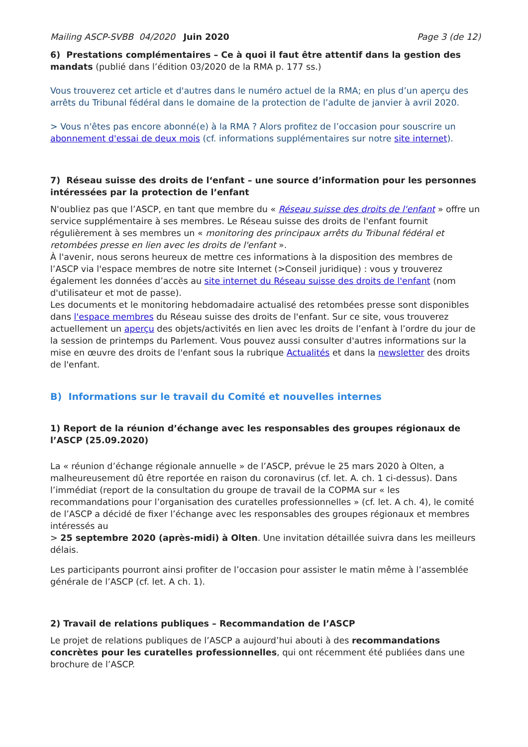Mailing ASCP-SVBB 04/2020 Juin 2020 Page 3 (de 12)
6) Prestations complémentaires – Ce à quoi il faut être attentif dans la gestion des mandats (publié dans l’édition 03/2020 de la RMA p. 177 ss.)
Vous trouverez cet article et d'autres dans le numéro actuel de la RMA; en plus d’un aperçu des arrêts du Tribunal fédéral dans le domaine de la protection de l’adulte de janvier à avril 2020.
> Vous n'êtes pas encore abonné(e) à la RMA ? Alors profitez de l’occasion pour souscrire un abonnement d'essai de deux mois (cf. informations supplémentaires sur notre site internet).
7) Réseau suisse des droits de l‘enfant – une source d’information pour les personnes intéressées par la protection de l’enfant
N'oubliez pas que l’ASCP, en tant que membre du « Réseau suisse des droits de l'enfant » offre un service supplémentaire à ses membres. Le Réseau suisse des droits de l'enfant fournit régulièrement à ses membres un « monitoring des principaux arrêts du Tribunal fédéral et retombées presse en lien avec les droits de l'enfant ».
À l'avenir, nous serons heureux de mettre ces informations à la disposition des membres de l’ASCP via l'espace membres de notre site Internet (>Conseil juridique) : vous y trouverez également les données d’accès au site internet du Réseau suisse des droits de l'enfant (nom d'utilisateur et mot de passe).
Les documents et le monitoring hebdomadaire actualisé des retombées presse sont disponibles dans l'espace membres du Réseau suisse des droits de l'enfant. Sur ce site, vous trouverez actuellement un aperçu des objets/activités en lien avec les droits de l’enfant à l’ordre du jour de la session de printemps du Parlement. Vous pouvez aussi consulter d'autres informations sur la mise en œuvre des droits de l'enfant sous la rubrique Actualités et dans la newsletter des droits de l'enfant.
B) Informations sur le travail du Comité et nouvelles internes
1) Report de la réunion d’échange avec les responsables des groupes régionaux de l’ASCP (25.09.2020)
La « réunion d’échange régionale annuelle » de l’ASCP, prévue le 25 mars 2020 à Olten, a malheureusement dû être reportée en raison du coronavirus (cf. let. A. ch. 1 ci-dessus). Dans l’immédiat (report de la consultation du groupe de travail de la COPMA sur « les recommandations pour l’organisation des curatelles professionnelles » (cf. let. A ch. 4), le comité de l’ASCP a décidé de fixer l’échange avec les responsables des groupes régionaux et membres intéressés au
> 25 septembre 2020 (après-midi) à Olten. Une invitation détaillée suivra dans les meilleurs délais.
Les participants pourront ainsi profiter de l’occasion pour assister le matin même à l’assemblée générale de l’ASCP (cf. let. A ch. 1).
2) Travail de relations publiques – Recommandation de l’ASCP
Le projet de relations publiques de l’ASCP a aujourd’hui abouti à des recommandations concrètes pour les curatelles professionnelles, qui ont récemment été publiées dans une brochure de l’ASCP.